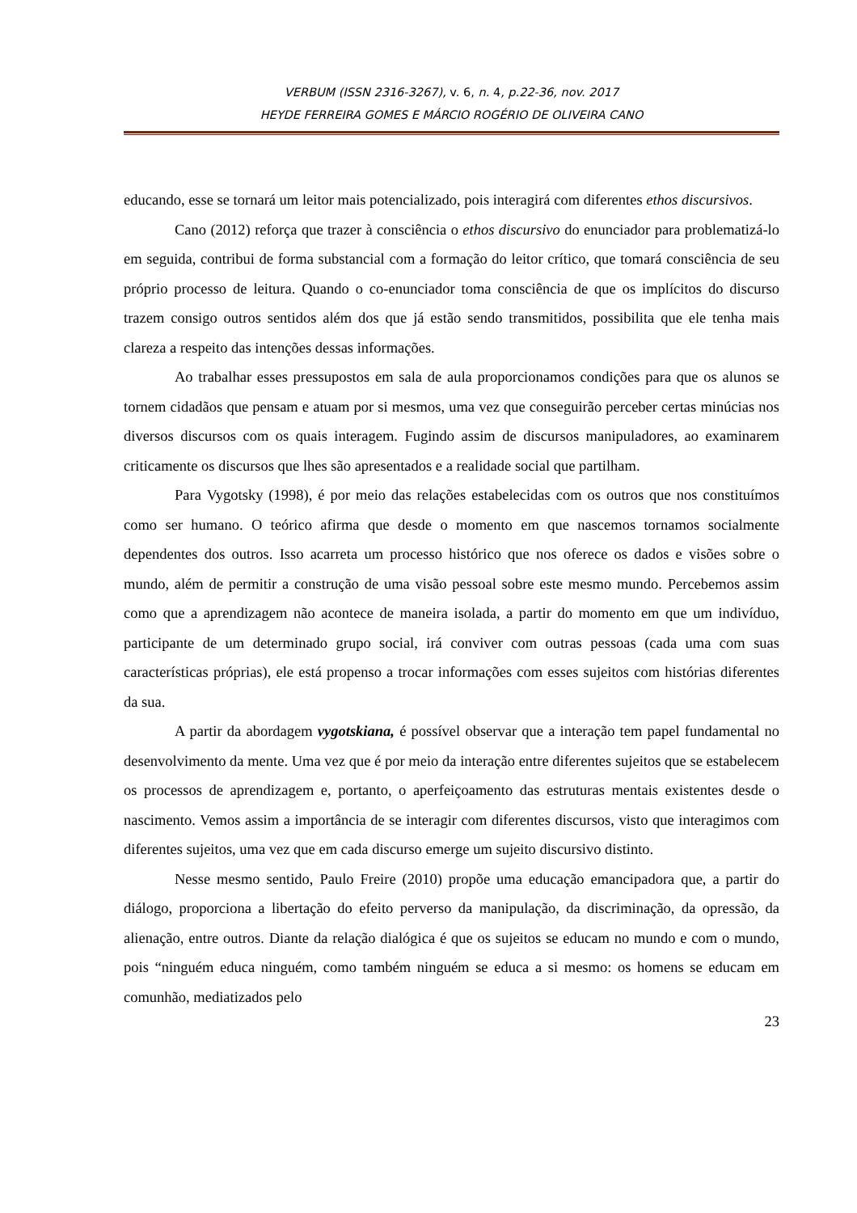VERBUM (ISSN 2316-3267), v. 6, n. 4, p.22-36, nov. 2017
HEYDE FERREIRA GOMES E MÁRCIO ROGÉRIO DE OLIVEIRA CANO
educando, esse se tornará um leitor mais potencializado, pois interagirá com diferentes ethos discursivos.
Cano (2012) reforça que trazer à consciência o ethos discursivo do enunciador para problematizá-lo em seguida, contribui de forma substancial com a formação do leitor crítico, que tomará consciência de seu próprio processo de leitura. Quando o co-enunciador toma consciência de que os implícitos do discurso trazem consigo outros sentidos além dos que já estão sendo transmitidos, possibilita que ele tenha mais clareza a respeito das intenções dessas informações.
Ao trabalhar esses pressupostos em sala de aula proporcionamos condições para que os alunos se tornem cidadãos que pensam e atuam por si mesmos, uma vez que conseguirão perceber certas minúcias nos diversos discursos com os quais interagem. Fugindo assim de discursos manipuladores, ao examinarem criticamente os discursos que lhes são apresentados e a realidade social que partilham.
Para Vygotsky (1998), é por meio das relações estabelecidas com os outros que nos constituímos como ser humano. O teórico afirma que desde o momento em que nascemos tornamos socialmente dependentes dos outros. Isso acarreta um processo histórico que nos oferece os dados e visões sobre o mundo, além de permitir a construção de uma visão pessoal sobre este mesmo mundo. Percebemos assim como que a aprendizagem não acontece de maneira isolada, a partir do momento em que um indivíduo, participante de um determinado grupo social, irá conviver com outras pessoas (cada uma com suas características próprias), ele está propenso a trocar informações com esses sujeitos com histórias diferentes da sua.
A partir da abordagem vygotskiana, é possível observar que a interação tem papel fundamental no desenvolvimento da mente. Uma vez que é por meio da interação entre diferentes sujeitos que se estabelecem os processos de aprendizagem e, portanto, o aperfeiçoamento das estruturas mentais existentes desde o nascimento. Vemos assim a importância de se interagir com diferentes discursos, visto que interagimos com diferentes sujeitos, uma vez que em cada discurso emerge um sujeito discursivo distinto.
Nesse mesmo sentido, Paulo Freire (2010) propõe uma educação emancipadora que, a partir do diálogo, proporciona a libertação do efeito perverso da manipulação, da discriminação, da opressão, da alienação, entre outros. Diante da relação dialógica é que os sujeitos se educam no mundo e com o mundo, pois “ninguém educa ninguém, como também ninguém se educa a si mesmo: os homens se educam em comunhão, mediatizados pelo
23